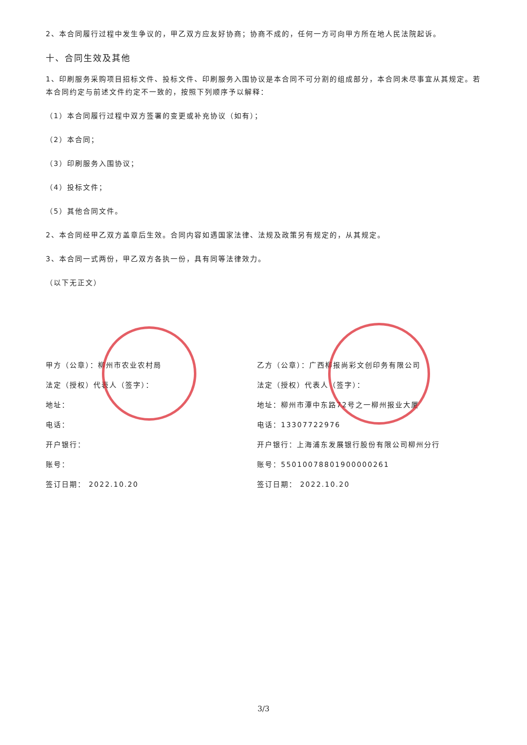2、本合同履行过程中发生争议的，甲乙双方应友好协商；协商不成的，任何一方可向甲方所在地人民法院起诉。
十、合同生效及其他
1、印刷服务采购项目招标文件、投标文件、印刷服务入围协议是本合同不可分割的组成部分，本合同未尽事宜从其规定。若本合同约定与前述文件约定不一致的，按照下列顺序予以解释：
（1）本合同履行过程中双方签署的变更或补充协议（如有）；
（2）本合同；
（3）印刷服务入围协议；
（4）投标文件；
（5）其他合同文件。
2、本合同经甲乙双方盖章后生效。合同内容如遇国家法律、法规及政策另有规定的，从其规定。
3、本合同一式两份，甲乙双方各执一份，具有同等法律效力。
（以下无正文）
甲方（公章）：柳州市农业农村局
法定（授权）代表人（签字）：
地址：
电话：
开户银行：
账号：
签订日期： 2022.10.20
乙方（公章）：广西柳报尚彩文创印务有限公司
法定（授权）代表人（签字）：
地址：柳州市潭中东路72号之一柳州报业大厦
电话：13307722976
开户银行：上海浦东发展银行股份有限公司柳州分行
账号：55010078801900000261
签订日期： 2022.10.20
3/3